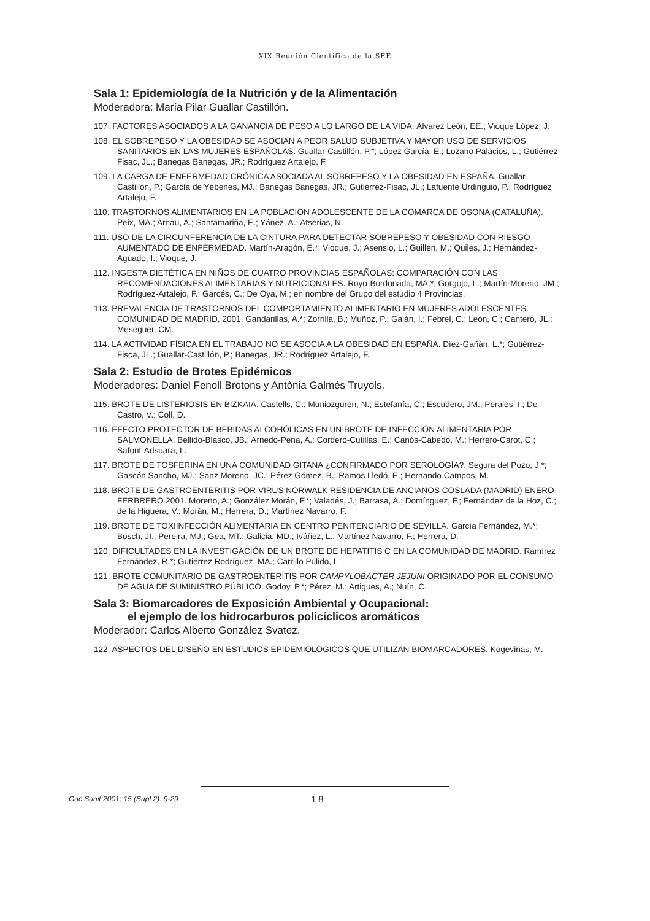XIX Reunión Científica de la SEE
Sala 1: Epidemiología de la Nutrición y de la Alimentación
Moderadora: María Pilar Guallar Castillón.
107. FACTORES ASOCIADOS A LA GANANCIA DE PESO A LO LARGO DE LA VIDA. Álvarez León, EE.; Vioque López, J.
108. EL SOBREPESO Y LA OBESIDAD SE ASOCIAN A PEOR SALUD SUBJETIVA Y MAYOR USO DE SERVICIOS SANITARIOS EN LAS MUJERES ESPAÑOLAS. Guallar-Castillón, P.*; López García, E.; Lozano Palacios, L.; Gutiérrez Fisac, JL.; Banegas Banegas, JR.; Rodríguez Artalejo, F.
109. LA CARGA DE ENFERMEDAD CRÓNICA ASOCIADA AL SOBREPESO Y LA OBESIDAD EN ESPAÑA. Guallar-Castillón, P.; García de Yébenes, MJ.; Banegas Banegas, JR.; Gutiérrez-Fisac, JL.; Lafuente Urdinguio, P.; Rodríguez Artalejo, F.
110. TRASTORNOS ALIMENTARIOS EN LA POBLACIÓN ADOLESCENTE DE LA COMARCA DE OSONA (CATALUÑA). Peix, MA.; Arnau, A.; Santamariña, E.; Yánez, A.; Atserias, N.
111. USO DE LA CIRCUNFERENCIA DE LA CINTURA PARA DETECTAR SOBREPESO Y OBESIDAD CON RIESGO AUMENTADO DE ENFERMEDAD. Martín-Aragón, E.*; Vioque, J.; Asensio, L.; Guillen, M.; Quiles, J.; Hernández-Aguado, I.; Vioque, J.
112. INGESTA DIETÉTICA EN NIÑOS DE CUATRO PROVINCIAS ESPAÑOLAS: COMPARACIÓN CON LAS RECOMENDACIONES ALIMENTARIAS Y NUTRICIONALES. Royo-Bordonada, MA.*; Gorgojo, L.; Martín-Moreno, JM.; Rodríguez-Artalejo, F.; Garcés, C.; De Oya, M.; en nombre del Grupo del estudio 4 Provincias.
113. PREVALENCIA DE TRASTORNOS DEL COMPORTAMIENTO ALIMENTARIO EN MUJERES ADOLESCENTES. COMUNIDAD DE MADRID, 2001. Gandarillas, A.*; Zorrilla, B.; Muñoz, P.; Galán, I.; Febrel, C.; León, C.; Cantero, JL.; Meseguer, CM.
114. LA ACTIVIDAD FÍSICA EN EL TRABAJO NO SE ASOCIA A LA OBESIDAD EN ESPAÑA. Díez-Gañán, L.*; Gutiérrez-Fisca, JL.; Guallar-Castillón, P.; Banegas, JR.; Rodríguez Artalejo, F.
Sala 2: Estudio de Brotes Epidémicos
Moderadores: Daniel Fenoll Brotons y Antònia Galmés Truyols.
115. BROTE DE LISTERIOSIS EN BIZKAIA. Castells, C.; Muniozguren, N.; Estefanía, C.; Escudero, JM.; Perales, I.; De Castro, V.; Coll, D.
116. EFECTO PROTECTOR DE BEBIDAS ALCOHÓLICAS EN UN BROTE DE INFECCIÓN ALIMENTARIA POR SALMONELLA. Bellido-Blasco, JB.; Arnedo-Pena, A.; Cordero-Cutillas, E.; Canós-Cabedo, M.; Herrero-Carot, C.; Safont-Adsuara, L.
117. BROTE DE TOSFERINA EN UNA COMUNIDAD GITANA ¿CONFIRMADO POR SEROLOGÍA?. Segura del Pozo, J.*; Gascón Sancho, MJ.; Sanz Moreno, JC.; Pérez Gómez, B.; Ramos Lledó, E.; Hernando Campos, M.
118. BROTE DE GASTROENTERITIS POR VIRUS NORWALK RESIDENCIA DE ANCIANOS COSLADA (MADRID) ENERO-FERBRERO 2001. Moreno, A.; González Morán, F.*; Valadés, J.; Barrasa, A.; Domínguez, F.; Fernández de la Hoz, C.; de la Higuera, V.; Morán, M.; Herrera, D.; Martínez Navarro, F.
119. BROTE DE TOXIINFECCIÓN ALIMENTARIA EN CENTRO PENITENCIARIO DE SEVILLA. García Fernández, M.*; Bosch, JI.; Pereira, MJ.; Gea, MT.; Galicia, MD.; Iváñez, L.; Martínez Navarro, F.; Herrera, D.
120. DIFICULTADES EN LA INVESTIGACIÓN DE UN BROTE DE HEPATITIS C EN LA COMUNIDAD DE MADRID. Ramírez Fernández, R.*; Gutiérrez Rodríguez, MA.; Carrillo Pulido, I.
121. BROTE COMUNITARIO DE GASTROENTERITIS POR CAMPYLOBACTER JEJUNI ORIGINADO POR EL CONSUMO DE AGUA DE SUMINISTRO PÚBLICO. Godoy, P.*; Pérez, M.; Artigues, A.; Nuín, C.
Sala 3: Biomarcadores de Exposición Ambiental y Ocupacional:
el ejemplo de los hidrocarburos policíclicos aromáticos
Moderador: Carlos Alberto González Svatez.
122. ASPECTOS DEL DISEÑO EN ESTUDIOS EPIDEMIOLÓGICOS QUE UTILIZAN BIOMARCADORES. Kogevinas, M.
Gac Sanit 2001; 15 (Supl 2): 9-29 18